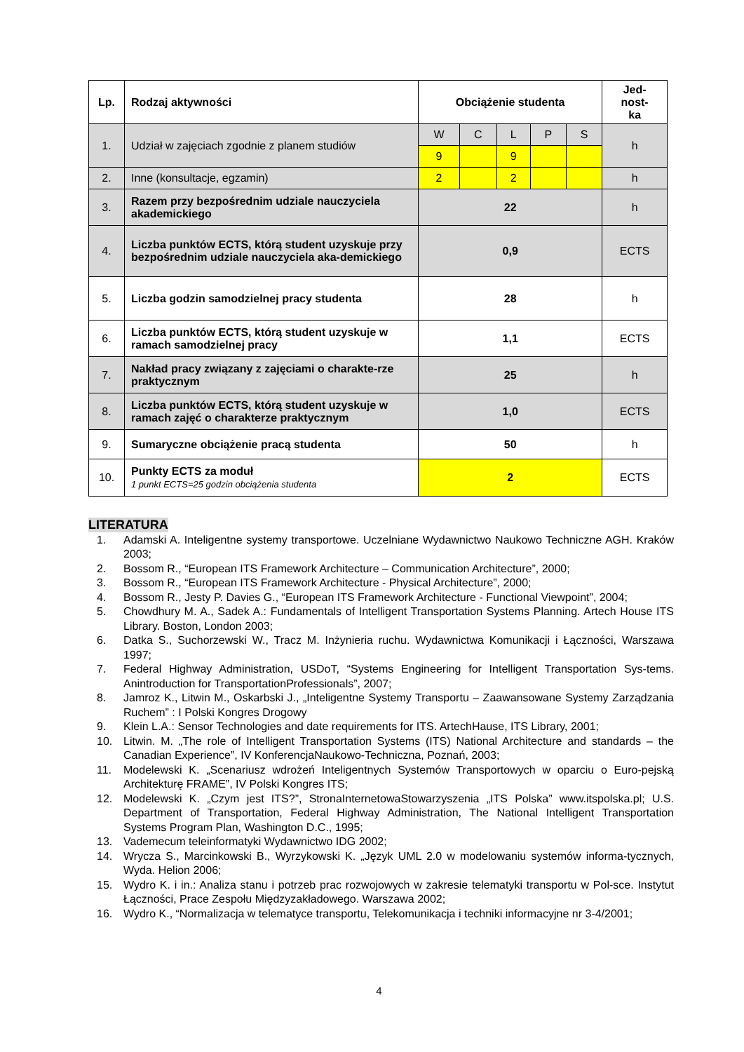| Lp. | Rodzaj aktywności | Obciążenie studenta | | | | | Jed- nost- ka |
| --- | --- | --- | --- | --- | --- | --- | --- |
| 1. | Udział w zajęciach zgodnie z planem studiów | W | C | L | P | S | h |
| | | 9 | | 9 | | | |
| 2. | Inne (konsultacje, egzamin) | 2 | | 2 | | | h |
| 3. | Razem przy bezpośrednim udziale nauczyciela akademickiego | 22 | | | | | h |
| 4. | Liczba punktów ECTS, którą student uzyskuje przy bezpośrednim udziale nauczyciela aka-demickiego | 0,9 | | | | | ECTS |
| 5. | Liczba godzin samodzielnej pracy studenta | 28 | | | | | h |
| 6. | Liczba punktów ECTS, którą student uzyskuje w ramach samodzielnej pracy | 1,1 | | | | | ECTS |
| 7. | Nakład pracy związany z zajęciami o charakte-rze praktycznym | 25 | | | | | h |
| 8. | Liczba punktów ECTS, którą student uzyskuje w ramach zajęć o charakterze praktycznym | 1,0 | | | | | ECTS |
| 9. | Sumaryczne obciążenie pracą studenta | 50 | | | | | h |
| 10. | Punkty ECTS za moduł 1 punkt ECTS=25 godzin obciążenia studenta | 2 | | | | | ECTS |
LITERATURA
1. Adamski A. Inteligentne systemy transportowe. Uczelniane Wydawnictwo Naukowo Techniczne AGH. Kraków 2003;
2. Bossom R., “European ITS Framework Architecture – Communication Architecture”, 2000;
3. Bossom R., “European ITS Framework Architecture - Physical Architecture”, 2000;
4. Bossom R., Jesty P. Davies G., “European ITS Framework Architecture - Functional Viewpoint”, 2004;
5. Chowdhury M. A., Sadek A.: Fundamentals of Intelligent Transportation Systems Planning. Artech House ITS Library. Boston, London 2003;
6. Datka S., Suchorzewski W., Tracz M. Inżynieria ruchu. Wydawnictwa Komunikacji i Łączności, Warszawa 1997;
7. Federal Highway Administration, USDoT, “Systems Engineering for Intelligent Transportation Sys-tems. Anintroduction for TransportationProfessionals”, 2007;
8. Jamroz K., Litwin M., Oskarbski J., „Inteligentne Systemy Transportu – Zaawansowane Systemy Zarządzania Ruchem” : I Polski Kongres Drogowy
9. Klein L.A.: Sensor Technologies and date requirements for ITS. ArtechHause, ITS Library, 2001;
10. Litwin. M. „The role of Intelligent Transportation Systems (ITS) National Architecture and standards – the Canadian Experience”, IV KonferencjaNaukowo-Techniczna, Poznań, 2003;
11. Modelewski K. „Scenariusz wdrożeń Inteligentnych Systemów Transportowych w oparciu o Euro-pejską Architekturę FRAME”, IV Polski Kongres ITS;
12. Modelewski K. „Czym jest ITS?”, StronaInternetowaStowarzyszenia „ITS Polska” www.itspolska.pl; U.S. Department of Transportation, Federal Highway Administration, The National Intelligent Transportation Systems Program Plan, Washington D.C., 1995;
13. Vademecum teleinformatyki Wydawnictwo IDG 2002;
14. Wrycza S., Marcinkowski B., Wyrzykowski K. „Język UML 2.0 w modelowaniu systemów informa-tycznych, Wyda. Helion 2006;
15. Wydro K. i in.: Analiza stanu i potrzeb prac rozwojowych w zakresie telematyki transportu w Pol-sce. Instytut Łączności, Prace Zespołu Międzyzakładowego. Warszawa 2002;
16. Wydro K., “Normalizacja w telematyce transportu, Telekomunikacja i techniki informacyjne nr 3-4/2001;
4